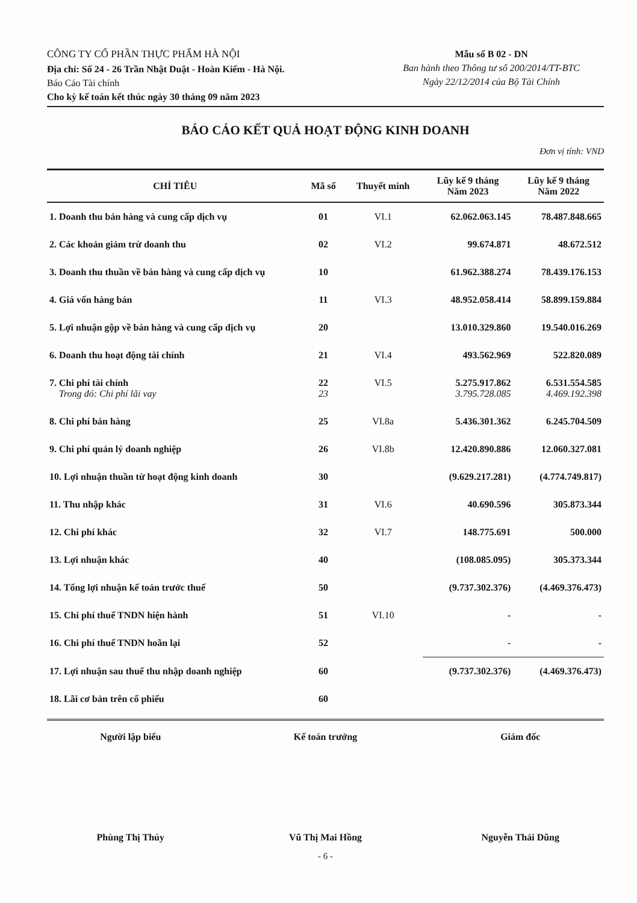CÔNG TY CỔ PHẦN THỰC PHẨM HÀ NỘI
Địa chỉ: Số 24 - 26 Trần Nhật Duật - Hoàn Kiếm - Hà Nội.
Báo Cáo Tài chính
Cho kỳ kế toán kết thúc ngày 30 tháng 09 năm 2023
Mẫu số B 02 - DN
Ban hành theo Thông tư số 200/2014/TT-BTC
Ngày 22/12/2014 của Bộ Tài Chính
BÁO CÁO KẾT QUẢ HOẠT ĐỘNG KINH DOANH
Đơn vị tính: VND
| CHỈ TIÊU | Mã số | Thuyết minh | Lũy kế 9 tháng Năm 2023 | Lũy kế 9 tháng Năm 2022 |
| --- | --- | --- | --- | --- |
| 1. Doanh thu bán hàng và cung cấp dịch vụ | 01 | VI.1 | 62.062.063.145 | 78.487.848.665 |
| 2. Các khoản giảm trừ doanh thu | 02 | VI.2 | 99.674.871 | 48.672.512 |
| 3. Doanh thu thuần về bán hàng và cung cấp dịch vụ | 10 | | 61.962.388.274 | 78.439.176.153 |
| 4. Giá vốn hàng bán | 11 | VI.3 | 48.952.058.414 | 58.899.159.884 |
| 5. Lợi nhuận gộp về bán hàng và cung cấp dịch vụ | 20 | | 13.010.329.860 | 19.540.016.269 |
| 6. Doanh thu hoạt động tài chính | 21 | VI.4 | 493.562.969 | 522.820.089 |
| 7. Chi phí tài chính Trong đó: Chi phí lãi vay | 22 23 | VI.5 | 5.275.917.862 3.795.728.085 | 6.531.554.585 4.469.192.398 |
| 8. Chi phí bán hàng | 25 | VI.8a | 5.436.301.362 | 6.245.704.509 |
| 9. Chi phí quản lý doanh nghiệp | 26 | VI.8b | 12.420.890.886 | 12.060.327.081 |
| 10. Lợi nhuận thuần từ hoạt động kinh doanh | 30 | | (9.629.217.281) | (4.774.749.817) |
| 11. Thu nhập khác | 31 | VI.6 | 40.690.596 | 305.873.344 |
| 12. Chi phí khác | 32 | VI.7 | 148.775.691 | 500.000 |
| 13. Lợi nhuận khác | 40 | | (108.085.095) | 305.373.344 |
| 14. Tổng lợi nhuận kế toán trước thuế | 50 | | (9.737.302.376) | (4.469.376.473) |
| 15. Chi phí thuế TNDN hiện hành | 51 | VI.10 | - | - |
| 16. Chi phí thuế TNDN hoãn lại | 52 | | - | - |
| 17. Lợi nhuận sau thuế thu nhập doanh nghiệp | 60 | | (9.737.302.376) | (4.469.376.473) |
| 18. Lãi cơ bản trên cổ phiếu | 60 | | | |
Người lập biểu
Phùng Thị Thúy
Kế toán trưởng
Vũ Thị Mai Hồng
Giám đốc
Nguyễn Thái Dũng
- 6 -